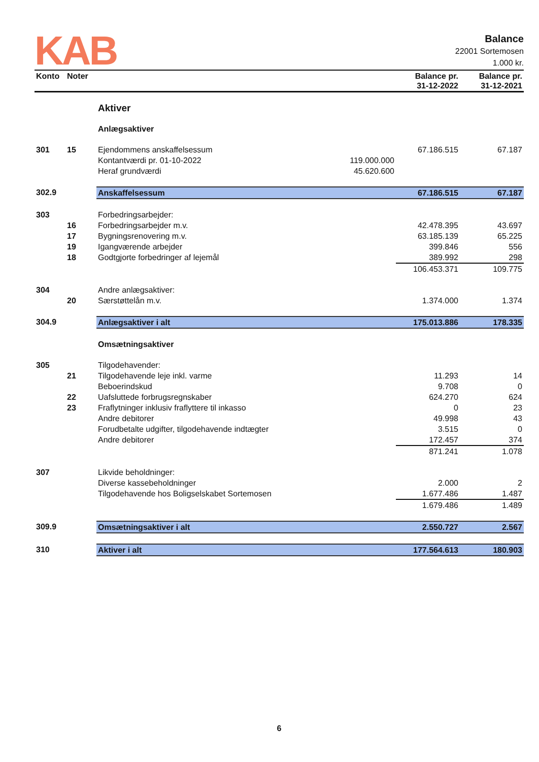KAB
Balance
22001 Sortemosen
1.000 kr.
| Konto | Noter | | | Balance pr. 31-12-2022 | Balance pr. 31-12-2021 |
| --- | --- | --- | --- | --- | --- |
| | | Aktiver | | | |
| | | Anlægsaktiver | | | |
| 301 | 15 | Ejendommens anskaffelsessum | | 67.186.515 | 67.187 |
| | | Kontantværdi pr. 01-10-2022 | 119.000.000 | | |
| | | Heraf grundværdi | 45.620.600 | | |
| 302.9 | | Anskaffelsessum | | 67.186.515 | 67.187 |
| 303 | | Forbedringsarbejder: | | | |
| | 16 | Forbedringsarbejder m.v. | | 42.478.395 | 43.697 |
| | 17 | Bygningsrenovering m.v. | | 63.185.139 | 65.225 |
| | 19 | Igangværende arbejder | | 399.846 | 556 |
| | 18 | Godtgjorte forbedringer af lejemål | | 389.992 | 298 |
| | | | | 106.453.371 | 109.775 |
| 304 | | Andre anlægsaktiver: | | | |
| | 20 | Særstøttelån m.v. | | 1.374.000 | 1.374 |
| 304.9 | | Anlægsaktiver i alt | | 175.013.886 | 178.335 |
| | | Omsætningsaktiver | | | |
| 305 | | Tilgodehavender: | | | |
| | 21 | Tilgodehavende leje inkl. varme | | 11.293 | 14 |
| | | Beboerindskud | | 9.708 | 0 |
| | 22 | Uafsluttede forbrugsregnskaber | | 624.270 | 624 |
| | 23 | Fraflytninger inklusiv fraflyttere til inkasso | | 0 | 23 |
| | | Andre debitorer | | 49.998 | 43 |
| | | Forudbetalte udgifter, tilgodehavende indtægter | | 3.515 | 0 |
| | | Andre debitorer | | 172.457 | 374 |
| | | | | 871.241 | 1.078 |
| 307 | | Likvide beholdninger: | | | |
| | | Diverse kassebeholdninger | | 2.000 | 2 |
| | | Tilgodehavende hos Boligselskabet Sortemosen | | 1.677.486 | 1.487 |
| | | | | 1.679.486 | 1.489 |
| 309.9 | | Omsætningsaktiver i alt | | 2.550.727 | 2.567 |
| 310 | | Aktiver i alt | | 177.564.613 | 180.903 |
6